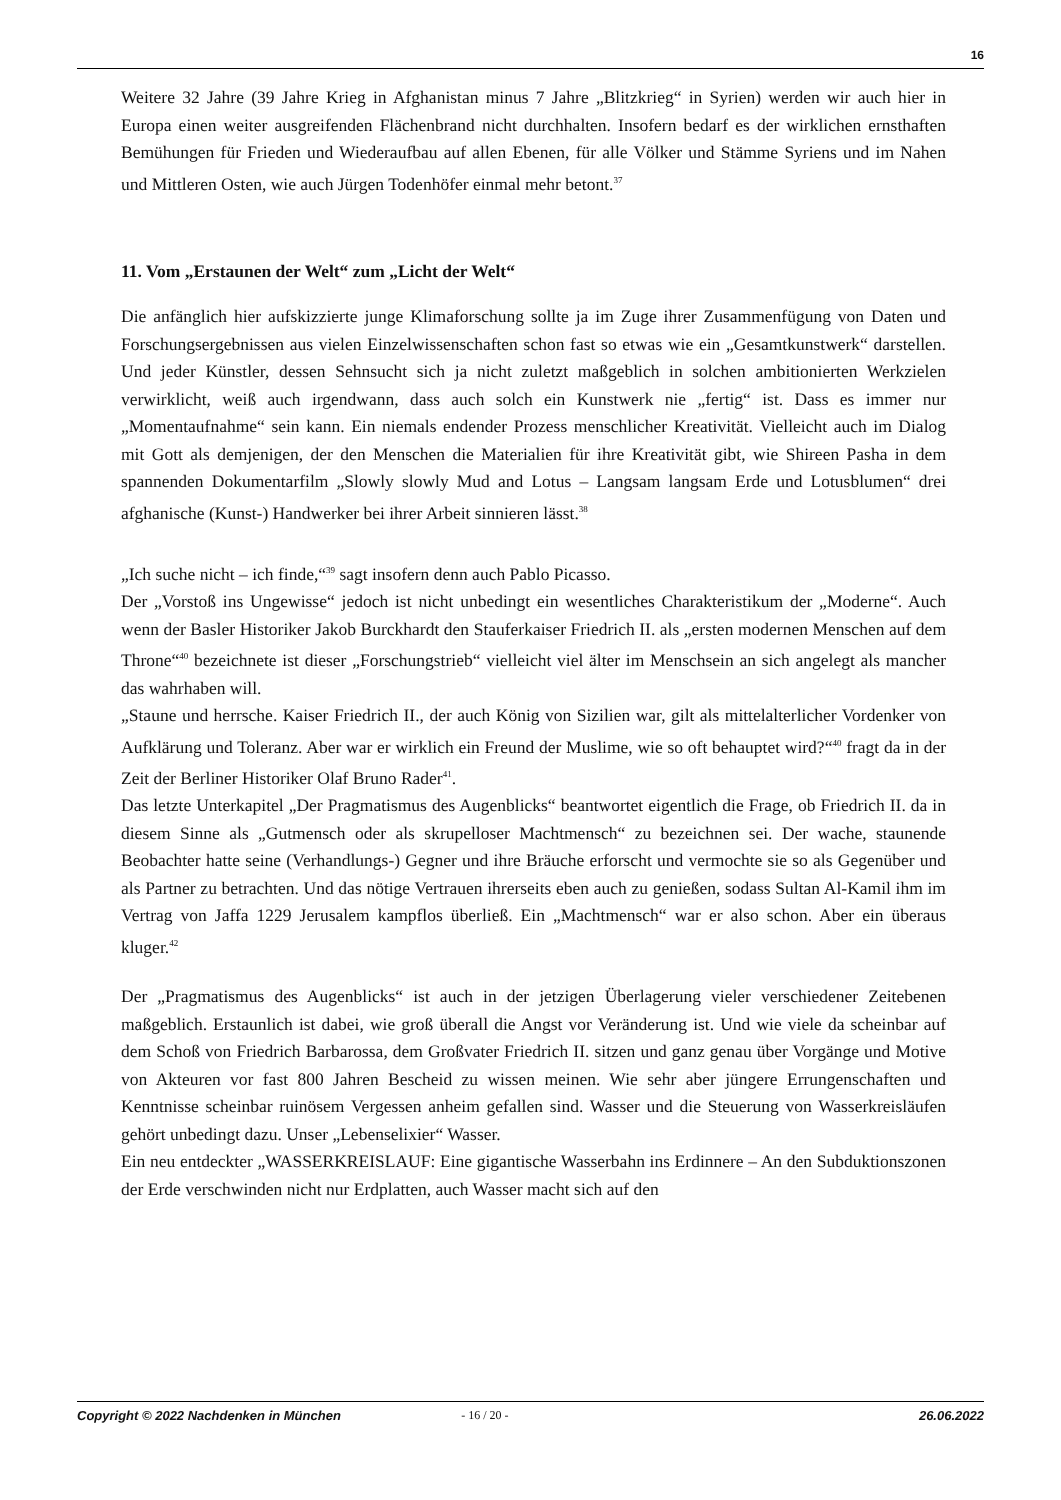16
Weitere 32 Jahre (39 Jahre Krieg in Afghanistan minus 7 Jahre „Blitzkrieg“ in Syrien) werden wir auch hier in Europa einen weiter ausgreifenden Flächenbrand nicht durchhalten. Insofern bedarf es der wirklichen ernsthaften Bemühungen für Frieden und Wiederaufbau auf allen Ebenen, für alle Völker und Stämme Syriens und im Nahen und Mittleren Osten, wie auch Jürgen Todenhöfer einmal mehr betont.<sup>37</sup>
11. Vom „Erstaunen der Welt“ zum „Licht der Welt“
Die anfänglich hier aufskizzierte junge Klimaforschung sollte ja im Zuge ihrer Zusammenfügung von Daten und Forschungsergebnissen aus vielen Einzelwissenschaften schon fast so etwas wie ein „Gesamtkunstwerk“ darstellen. Und jeder Künstler, dessen Sehnsucht sich ja nicht zuletzt maßgeblich in solchen ambitionierten Werkzielen verwirklicht, weiß auch irgendwann, dass auch solch ein Kunstwerk nie „fertig“ ist. Dass es immer nur „Momentaufnahme“ sein kann. Ein niemals endender Prozess menschlicher Kreativität. Vielleicht auch im Dialog mit Gott als demjenigen, der den Menschen die Materialien für ihre Kreativität gibt, wie Shireen Pasha in dem spannenden Dokumentarfilm „Slowly slowly Mud and Lotus – Langsam langsam Erde und Lotusblumen“ drei afghanische (Kunst-) Handwerker bei ihrer Arbeit sinnieren lässt.<sup>38</sup>
„Ich suche nicht – ich finde,“<sup>39</sup> sagt insofern denn auch Pablo Picasso.
Der „Vorstoß ins Ungewisse“ jedoch ist nicht unbedingt ein wesentliches Charakteristikum der „Moderne“. Auch wenn der Basler Historiker Jakob Burckhardt den Stauferkaiser Friedrich II. als „ersten modernen Menschen auf dem Throne“<sup>40</sup> bezeichnete ist dieser „Forschungstrieb“ vielleicht viel älter im Menschsein an sich angelegt als mancher das wahrhaben will.
„Staune und herrsche. Kaiser Friedrich II., der auch König von Sizilien war, gilt als mittelalterlicher Vordenker von Aufklärung und Toleranz. Aber war er wirklich ein Freund der Muslime, wie so oft behauptet wird?“<sup>40</sup> fragt da in der Zeit der Berliner Historiker Olaf Bruno Rader<sup>41</sup>.
Das letzte Unterkapitel „Der Pragmatismus des Augenblicks“ beantwortet eigentlich die Frage, ob Friedrich II. da in diesem Sinne als „Gutmensch oder als skrupelloser Machtmensch“ zu bezeichnen sei. Der wache, staunende Beobachter hatte seine (Verhandlungs-) Gegner und ihre Bräuche erforscht und vermochte sie so als Gegenüber und als Partner zu betrachten. Und das nötige Vertrauen ihrerseits eben auch zu genießen, sodass Sultan Al-Kamil ihm im Vertrag von Jaffa 1229 Jerusalem kampflos überließ. Ein „Machtmensch“ war er also schon. Aber ein überaus kluger.<sup>42</sup>
Der „Pragmatismus des Augenblicks“ ist auch in der jetzigen Überlagerung vieler verschiedener Zeitebenen maßgeblich. Erstaunlich ist dabei, wie groß überall die Angst vor Veränderung ist. Und wie viele da scheinbar auf dem Schoß von Friedrich Barbarossa, dem Großvater Friedrich II. sitzen und ganz genau über Vorgänge und Motive von Akteuren vor fast 800 Jahren Bescheid zu wissen meinen. Wie sehr aber jüngere Errungenschaften und Kenntnisse scheinbar ruinösem Vergessen anheim gefallen sind. Wasser und die Steuerung von Wasserkreisläufen gehört unbedingt dazu. Unser „Lebenselixier“ Wasser.
Ein neu entdeckter „WASSERKREISLAUF: Eine gigantische Wasserbahn ins Erdinnere – An den Subduktionszonen der Erde verschwinden nicht nur Erdplatten, auch Wasser macht sich auf den
Copyright © 2022 Nachdenken in München - 16 / 20 - 26.06.2022